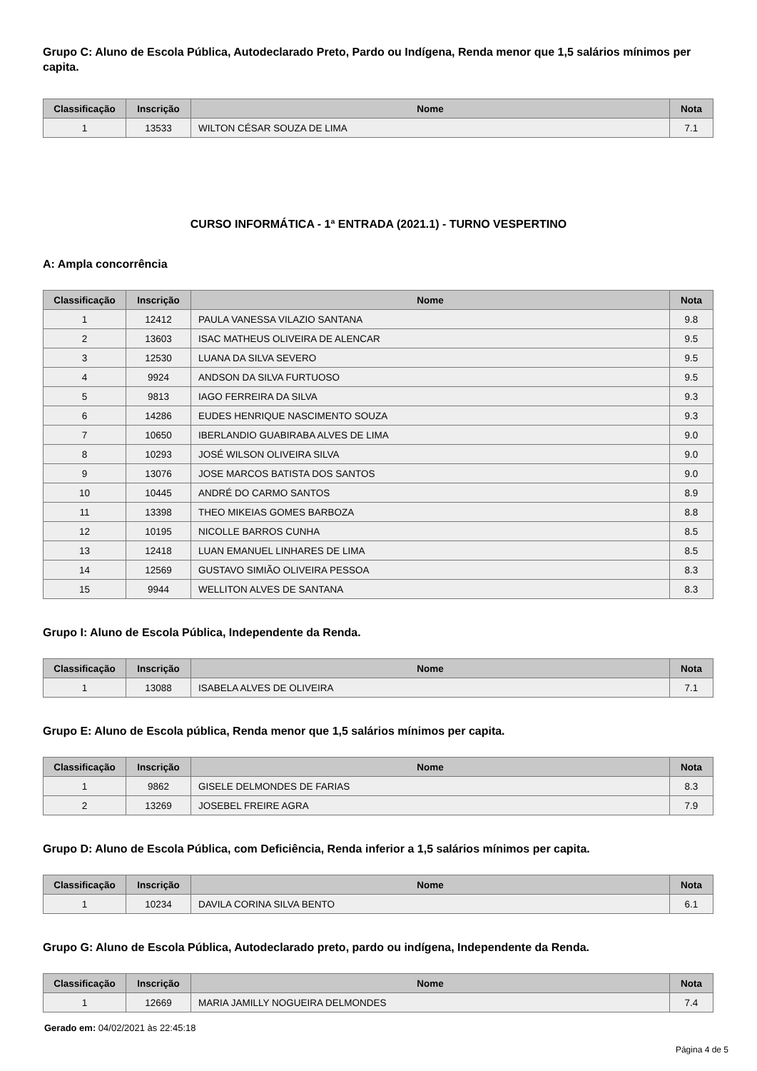Grupo C: Aluno de Escola Pública, Autodeclarado Preto, Pardo ou Indígena, Renda menor que 1,5 salários mínimos per capita.
| Classificação | Inscrição | Nome | Nota |
| --- | --- | --- | --- |
| 1 | 13533 | WILTON CÉSAR SOUZA DE LIMA | 7.1 |
CURSO INFORMÁTICA - 1ª ENTRADA (2021.1) - TURNO VESPERTINO
A: Ampla concorrência
| Classificação | Inscrição | Nome | Nota |
| --- | --- | --- | --- |
| 1 | 12412 | PAULA VANESSA VILAZIO SANTANA | 9.8 |
| 2 | 13603 | ISAC MATHEUS OLIVEIRA DE ALENCAR | 9.5 |
| 3 | 12530 | LUANA DA SILVA SEVERO | 9.5 |
| 4 | 9924 | ANDSON DA SILVA FURTUOSO | 9.5 |
| 5 | 9813 | IAGO FERREIRA DA SILVA | 9.3 |
| 6 | 14286 | EUDES HENRIQUE NASCIMENTO SOUZA | 9.3 |
| 7 | 10650 | IBERLANDIO GUABIRABA ALVES DE LIMA | 9.0 |
| 8 | 10293 | JOSÉ WILSON OLIVEIRA SILVA | 9.0 |
| 9 | 13076 | JOSE MARCOS BATISTA DOS SANTOS | 9.0 |
| 10 | 10445 | ANDRÉ DO CARMO SANTOS | 8.9 |
| 11 | 13398 | THEO MIKEIAS GOMES BARBOZA | 8.8 |
| 12 | 10195 | NICOLLE BARROS CUNHA | 8.5 |
| 13 | 12418 | LUAN EMANUEL LINHARES DE LIMA | 8.5 |
| 14 | 12569 | GUSTAVO SIMIÃO OLIVEIRA PESSOA | 8.3 |
| 15 | 9944 | WELLITON ALVES DE SANTANA | 8.3 |
Grupo I: Aluno de Escola Pública, Independente da Renda.
| Classificação | Inscrição | Nome | Nota |
| --- | --- | --- | --- |
| 1 | 13088 | ISABELA ALVES DE OLIVEIRA | 7.1 |
Grupo E: Aluno de Escola pública, Renda menor que 1,5 salários mínimos per capita.
| Classificação | Inscrição | Nome | Nota |
| --- | --- | --- | --- |
| 1 | 9862 | GISELE DELMONDES DE FARIAS | 8.3 |
| 2 | 13269 | JOSEBEL FREIRE AGRA | 7.9 |
Grupo D: Aluno de Escola Pública, com Deficiência, Renda inferior a 1,5 salários mínimos per capita.
| Classificação | Inscrição | Nome | Nota |
| --- | --- | --- | --- |
| 1 | 10234 | DAVILA CORINA SILVA BENTO | 6.1 |
Grupo G: Aluno de Escola Pública, Autodeclarado preto, pardo ou indígena, Independente da Renda.
| Classificação | Inscrição | Nome | Nota |
| --- | --- | --- | --- |
| 1 | 12669 | MARIA JAMILLY NOGUEIRA DELMONDES | 7.4 |
Gerado em: 04/02/2021 às 22:45:18
Página 4 de 5